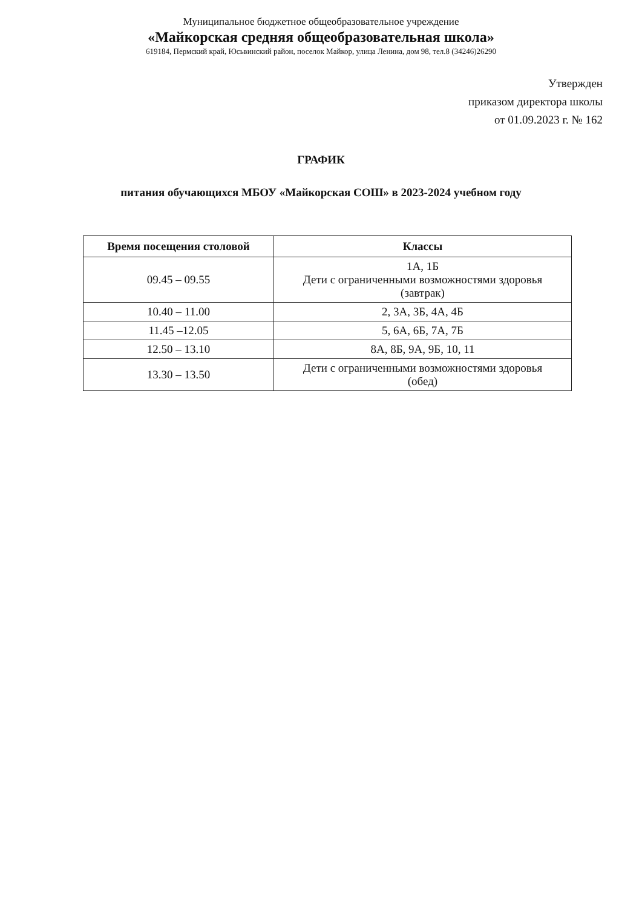Муниципальное бюджетное общеобразовательное учреждение
«Майкорская средняя общеобразовательная школа»
619184, Пермский край, Юсьвинский район, поселок Майкор, улица Ленина, дом 98, тел.8 (34246)26290
Утвержден
приказом директора школы
от 01.09.2023 г. № 162
ГРАФИК
питания обучающихся МБОУ «Майкорская СОШ» в 2023-2024 учебном году
| Время посещения столовой | Классы |
| --- | --- |
| 09.45 – 09.55 | 1А, 1Б Дети с ограниченными возможностями здоровья (завтрак) |
| 10.40 – 11.00 | 2, 3А, 3Б, 4А, 4Б |
| 11.45 –12.05 | 5, 6А, 6Б, 7А, 7Б |
| 12.50 – 13.10 | 8А, 8Б, 9А, 9Б, 10, 11 |
| 13.30 – 13.50 | Дети с ограниченными возможностями здоровья (обед) |